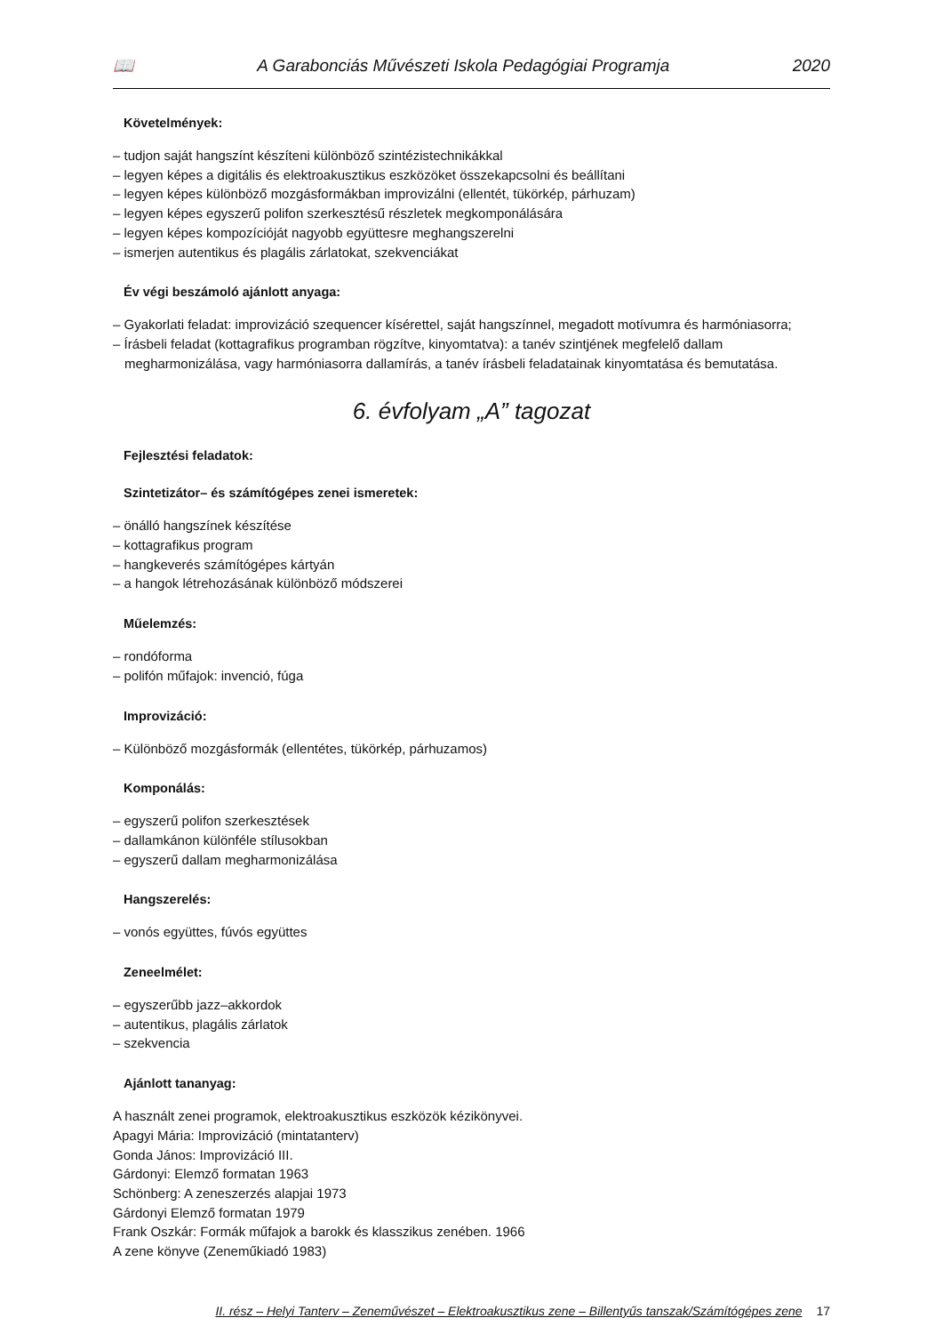📖 A Garabonciás Művészeti Iskola Pedagógiai Programja 2020
Követelmények:
– tudjon saját hangszínt készíteni különböző szintézistechnikákkal
– legyen képes a digitális és elektroakusztikus eszközöket összekapcsolni és beállítani
– legyen képes különböző mozgásformákban improvizálni (ellentét, tükörkép, párhuzam)
– legyen képes egyszerű polifon szerkesztésű részletek megkomponálására
– legyen képes kompozícióját nagyobb együttesre meghangszerelni
– ismerjen autentikus és plagális zárlatokat, szekvenciákat
Év végi beszámoló ajánlott anyaga:
– Gyakorlati feladat: improvizáció szequencer kísérettel, saját hangszínnel, megadott motívumra és harmóniasorra;
– Írásbeli feladat (kottagrafikus programban rögzítve, kinyomtatva): a tanév szintjének megfelelő dallam megharmonizálása, vagy harmóniasorra dallamírás, a tanév írásbeli feladatainak kinyomtatása és bemutatása.
6. évfolyam „A” tagozat
Fejlesztési feladatok:
Szintetizátor– és számítógépes zenei ismeretek:
– önálló hangszínek készítése
– kottagrafikus program
– hangkeverés számítógépes kártyán
– a hangok létrehozásának különböző módszerei
Műelemzés:
– rondóforma
– polifón műfajok: invenció, fúga
Improvizáció:
– Különböző mozgásformák (ellentétes, tükörkép, párhuzamos)
Komponálás:
– egyszerű polifon szerkesztések
– dallamkánon különféle stílusokban
– egyszerű dallam megharmonizálása
Hangszerelés:
– vonós együttes, fúvós együttes
Zeneelmélet:
– egyszerűbb jazz–akkordok
– autentikus, plagális zárlatok
– szekvencia
Ajánlott tananyag:
A használt zenei programok, elektroakusztikus eszközök kézikönyvei.
Apagyi Mária: Improvizáció (mintatanterv)
Gonda János: Improvizáció III.
Gárdonyi: Elemző formatan 1963
Schönberg: A zeneszerzés alapjai 1973
Gárdonyi Elemző formatan 1979
Frank Oszkár: Formák műfajok a barokk és klasszikus zenében. 1966
A zene könyve (Zeneműkiadó 1983)
II. rész – Helyi Tanterv – Zeneművészet – Elektroakusztikus zene – Billentyűs tanszak/Számítógépes zene 17